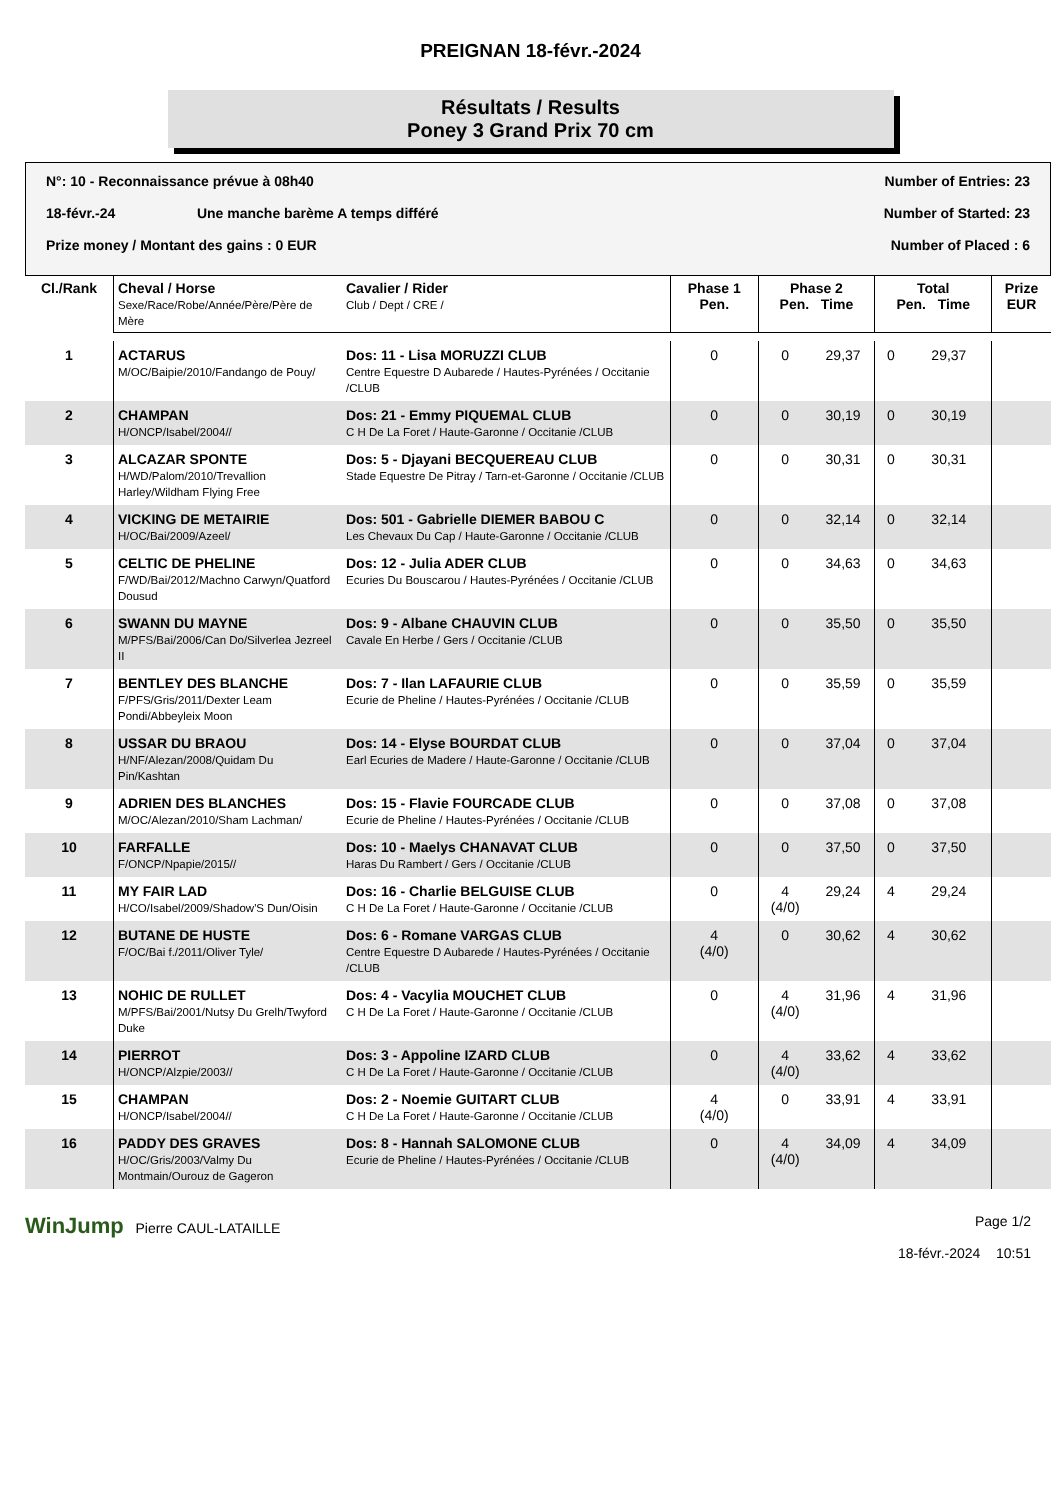PREIGNAN 18-févr.-2024
Résultats / Results
Poney 3 Grand Prix 70 cm
N°: 10 - Reconnaissance prévue à 08h40 Number of Entries: 23
18-févr.-24 Une manche barème A temps différé Number of Started: 23
Prize money / Montant des gains : 0 EUR Number of Placed : 6
| Cl./Rank | Cheval / Horse Sexe/Race/Robe/Année/Père/Père de Mère | Cavalier / Rider Club / Dept / CRE / | Phase 1 Pen. | Phase 2 Pen. Time | | Total Pen. Time | | Prize EUR |
| --- | --- | --- | --- | --- | --- | --- | --- | --- |
| 1 | ACTARUS M/OC/Baipie/2010/Fandango de Pouy/ | Dos: 11 - Lisa MORUZZI CLUB Centre Equestre D Aubarede / Hautes-Pyrénées / Occitanie /CLUB | 0 | 0 | 29,37 | 0 | 29,37 | |
| 2 | CHAMPAN H/ONCP/Isabel/2004// | Dos: 21 - Emmy PIQUEMAL CLUB C H De La Foret / Haute-Garonne / Occitanie /CLUB | 0 | 0 | 30,19 | 0 | 30,19 | |
| 3 | ALCAZAR SPONTE H/WD/Palom/2010/Trevallion Harley/Wildham Flying Free | Dos: 5 - Djayani BECQUEREAU CLUB Stade Equestre De Pitray / Tarn-et-Garonne / Occitanie /CLUB | 0 | 0 | 30,31 | 0 | 30,31 | |
| 4 | VICKING DE METAIRIE H/OC/Bai/2009/Azeel/ | Dos: 501 - Gabrielle DIEMER BABOU C Les Chevaux Du Cap / Haute-Garonne / Occitanie /CLUB | 0 | 0 | 32,14 | 0 | 32,14 | |
| 5 | CELTIC DE PHELINE F/WD/Bai/2012/Machno Carwyn/Quatford Dousud | Dos: 12 - Julia ADER CLUB Ecuries Du Bouscarou / Hautes-Pyrénées / Occitanie /CLUB | 0 | 0 | 34,63 | 0 | 34,63 | |
| 6 | SWANN DU MAYNE M/PFS/Bai/2006/Can Do/Silverlea Jezreel II | Dos: 9 - Albane CHAUVIN CLUB Cavale En Herbe / Gers / Occitanie /CLUB | 0 | 0 | 35,50 | 0 | 35,50 | |
| 7 | BENTLEY DES BLANCHE F/PFS/Gris/2011/Dexter Leam Pondi/Abbeyleix Moon | Dos: 7 - Ilan LAFAURIE CLUB Ecurie de Pheline / Hautes-Pyrénées / Occitanie /CLUB | 0 | 0 | 35,59 | 0 | 35,59 | |
| 8 | USSAR DU BRAOU H/NF/Alezan/2008/Quidam Du Pin/Kashtan | Dos: 14 - Elyse BOURDAT CLUB Earl Ecuries de Madere / Haute-Garonne / Occitanie /CLUB | 0 | 0 | 37,04 | 0 | 37,04 | |
| 9 | ADRIEN DES BLANCHES M/OC/Alezan/2010/Sham Lachman/ | Dos: 15 - Flavie FOURCADE CLUB Ecurie de Pheline / Hautes-Pyrénées / Occitanie /CLUB | 0 | 0 | 37,08 | 0 | 37,08 | |
| 10 | FARFALLE F/ONCP/Npapie/2015// | Dos: 10 - Maelys CHANAVAT CLUB Haras Du Rambert / Gers / Occitanie /CLUB | 0 | 0 | 37,50 | 0 | 37,50 | |
| 11 | MY FAIR LAD H/CO/Isabel/2009/Shadow'S Dun/Oisin | Dos: 16 - Charlie BELGUISE CLUB C H De La Foret / Haute-Garonne / Occitanie /CLUB | 0 | 4 (4/0) | 29,24 | 4 | 29,24 | |
| 12 | BUTANE DE HUSTE F/OC/Bai f./2011/Oliver Tyle/ | Dos: 6 - Romane VARGAS CLUB Centre Equestre D Aubarede / Hautes-Pyrénées / Occitanie /CLUB | 4 (4/0) | 0 | 30,62 | 4 | 30,62 | |
| 13 | NOHIC DE RULLET M/PFS/Bai/2001/Nutsy Du Grelh/Twyford Duke | Dos: 4 - Vacylia MOUCHET CLUB C H De La Foret / Haute-Garonne / Occitanie /CLUB | 0 | 4 (4/0) | 31,96 | 4 | 31,96 | |
| 14 | PIERROT H/ONCP/Alzpie/2003// | Dos: 3 - Appoline IZARD CLUB C H De La Foret / Haute-Garonne / Occitanie /CLUB | 0 | 4 (4/0) | 33,62 | 4 | 33,62 | |
| 15 | CHAMPAN H/ONCP/Isabel/2004// | Dos: 2 - Noemie GUITART CLUB C H De La Foret / Haute-Garonne / Occitanie /CLUB | 4 (4/0) | 0 | 33,91 | 4 | 33,91 | |
| 16 | PADDY DES GRAVES H/OC/Gris/2003/Valmy Du Montmain/Ourouz de Gageron | Dos: 8 - Hannah SALOMONE CLUB Ecurie de Pheline / Hautes-Pyrénées / Occitanie /CLUB | 0 | 4 (4/0) | 34,09 | 4 | 34,09 | |
WinJump Pierre CAUL-LATAILLE Page 1/2
18-févr.-2024 10:51